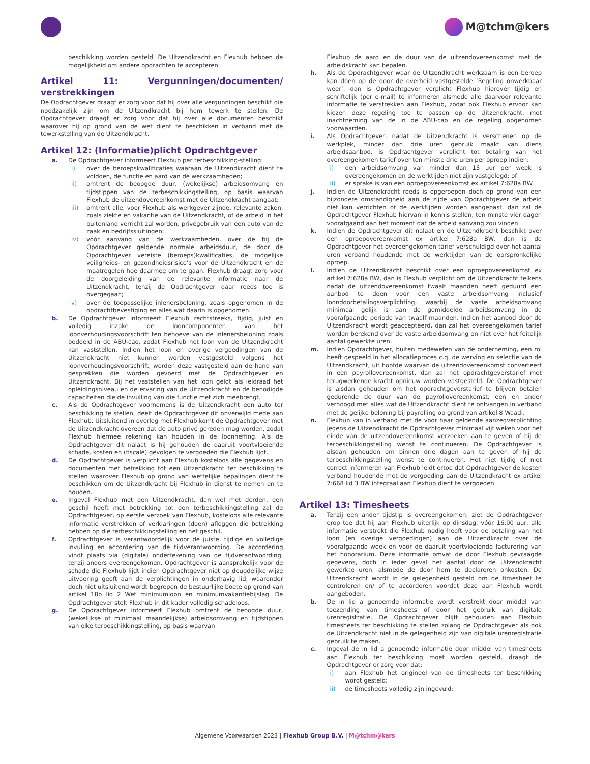M@tchm@kers
beschikking worden gesteld. De Uitzendkracht en Flexhub hebben de mogelijkheid om andere opdrachten te accepteren.
Artikel 11: Vergunningen/documenten/ verstrekkingen
De Opdrachtgever draagt er zorg voor dat hij over alle vergunningen beschikt die noodzakelijk zijn om de Uitzendkracht bij hem tewerk te stellen. De Opdrachtgever draagt er zorg voor dat hij over alle documenten beschikt waarover hij op grond van de wet dient te beschikken in verband met de tewerkstelling van de Uitzendkracht.
Artikel 12: (Informatie)plicht Opdrachtgever
a. De Opdrachtgever informeert Flexhub per terbeschikking-stelling:
i) over de beroepskwalificaties waaraan de Uitzendkracht dient te voldoen, de functie en aard van de werkzaamheden;
ii) omtrent de beoogde duur, (wekelijkse) arbeidsomvang en tijdstippen van de terbeschikkingstelling, op basis waarvan Flexhub de uitzendovereenkomst met de Uitzendkracht aangaat;
iii) omtrent alle, voor Flexhub als werkgever zijnde, relevante zaken, zoals ziekte en vakantie van de Uitzendkracht, of de arbeid in het buitenland verricht zal worden, privégebruik van een auto van de zaak en bedrijfssluitingen;
iv) vóór aanvang van de werkzaamheden, over de bij de Opdrachtgever geldende normale arbeidsduur, de door de Opdrachtgever vereiste (beroeps)kwalificaties, de mogelijke veiligheids- en gezondheidsrisico’s voor de Uitzendkracht en de maatregelen hoe daarmee om te gaan. Flexhub draagt zorg voor de doorgeleiding van de relevante informatie naar de Uitzendkracht, tenzij de Opdrachtgever daar reeds toe is overgegaan;
v) over de toepasselijke inlenersbeloning, zoals opgenomen in de opdrachtbevestiging en alles wat daarin is opgenomen.
b. De Opdrachtgever informeert Flexhub rechtstreeks, tijdig, juist en volledig inzake de looncomponenten van het loonverhoudingsvoorschrift ten behoeve van de inlenersbeloning zoals bedoeld in de ABU-cao, zodat Flexhub het loon van de Uitzendkracht kan vaststellen. Indien het loon en overige vergoedingen van de Uitzendkracht niet kunnen worden vastgesteld volgens het loonverhoudingsvoorschrift, worden deze vastgesteld aan de hand van gesprekken die worden gevoerd met de Opdrachtgever en Uitzendkracht. Bij het vaststellen van het loon geldt als leidraad het opleidingsniveau en de ervaring van de Uitzendkracht en de benodigde capaciteiten die de invulling van die functie met zich meebrengt.
c. Als de Opdrachtgever voornemens is de Uitzendkracht een auto ter beschikking te stellen, deelt de Opdrachtgever dit onverwijld mede aan Flexhub. Uitsluitend in overleg met Flexhub komt de Opdrachtgever met de Uitzendkracht overeen dat de auto privé gereden mag worden, zodat Flexhub hiermee rekening kan houden in de loonheffing. Als de Opdrachtgever dit nalaat is hij gehouden de daaruit voortvloeiende schade, kosten en (fiscale) gevolgen te vergoeden die Flexhub lijdt.
d. De Opdrachtgever is verplicht aan Flexhub kosteloos alle gegevens en documenten met betrekking tot een Uitzendkracht ter beschikking te stellen waarover Flexhub op grond van wettelijke bepalingen dient te beschikken om de Uitzendkracht bij Flexhub in dienst te nemen en te houden.
e. Ingeval Flexhub met een Uitzendkracht, dan wel met derden, een geschil heeft met betrekking tot een terbeschikkingstelling zal de Opdrachtgever, op eerste verzoek van Flexhub, kosteloos alle relevante informatie verstrekken of verklaringen (doen) afleggen die betrekking hebben op die terbeschikkingstelling en het geschil.
f. Opdrachtgever is verantwoordelijk voor de juiste, tijdige en volledige invulling en accordering van de tijdverantwoording. De accordering vindt plaats via (digitale) ondertekening van de tijdverantwoording, tenzij anders overeengekomen. Opdrachtgever is aansprakelijk voor de schade die Flexhub lijdt indien Opdrachtgever niet op deugdelijke wijze uitvoering geeft aan de verplichtingen in onderhavig lid, waaronder doch niet uitsluitend wordt begrepen de bestuurlijke boete op grond van artikel 18b lid 2 Wet minimumloon en minimumvakantiebijslag. De Opdrachtgever stelt Flexhub in dit kader volledig schadeloos.
g. De Opdrachtgever informeert Flexhub omtrent de beoogde duur, (wekelijkse of minimaal maandelijkse) arbeidsomvang en tijdstippen van elke terbeschikkingstelling, op basis waarvan
Flexhub de aard en de duur van de uitzendovereenkomst met de arbeidskracht kan bepalen.
h. Als de Opdrachtgever waar de Uitzendkracht werkzaam is een beroep kan doen op de door de overheid vastgestelde ‘Regeling onwerkbaar weer’, dan is Opdrachtgever verplicht Flexhub hierover tijdig en schriftelijk (per e-mail) te informeren alsmede alle daarvoor relevante informatie te verstrekken aan Flexhub, zodat ook Flexhub ervoor kan kiezen deze regeling toe te passen op de Uitzendkracht, met inachtneming van de in de ABU-cao en de regeling opgenomen voorwaarden.
i. Als Opdrachtgever, nadat de Uitzendkracht is verschenen op de werkplek, minder dan drie uren gebruik maakt van diens arbeidsaanbod, is Opdrachtgever verplicht tot betaling van het overeengekomen tarief over ten minste drie uren per oproep indien:
i) een arbeidsomvang van minder dan 15 uur per week is overeengekomen en de werktijden niet zijn vastgelegd; of
ii) er sprake is van een oproepovereenkomst ex artikel 7:628a BW.
j. Indien de Uitzendkracht reeds is opgeroepen doch op grond van een bijzondere omstandigheid aan de zijde van Opdrachtgever de arbeid niet kan verrichten of de werktijden worden aangepast, dan zal de Opdrachtgever Flexhub hiervan in kennis stellen, ten minste vier dagen voorafgaand aan het moment dat de arbeid aanvang zou vinden.
k. Indien de Opdrachtgever dit nalaat en de Uitzendkracht beschikt over een oproepovereenkomst ex artikel 7:628a BW, dan is de Opdrachtgever het overeengekomen tarief verschuldigd over het aantal uren verband houdende met de werktijden van de oorspronkelijke oproep.
l. Indien de Uitzendkracht beschikt over een oproepovereenkomst ex artikel 7:628a BW, dan is Flexhub verplicht om de Uitzendkracht telkens nadat de uitzendovereenkomst twaalf maanden heeft geduurd een aanbod te doen voor een vaste arbeidsomvang inclusief loondoorbetalingsverplichting, waarbij de vaste arbeidsomvang minimaal gelijk is aan de gemiddelde arbeidsomvang in de voorafgaande periode van twaalf maanden. Indien het aanbod door de Uitzendkracht wordt geaccepteerd, dan zal het overeengekomen tarief worden berekend over de vaste arbeidsomvang en niet over het feitelijk aantal gewerkte uren.
m. Indien Opdrachtgever, buiten medeweten van de onderneming, een rol heeft gespeeld in het allocatieproces c.q. de werving en selectie van de Uitzendkracht, uit hoofde waarvan de uitzendovereenkomst converteert in een payrollovereenkomst, dan zal het opdrachtgeverstarief met terugwerkende kracht opnieuw worden vastgesteld. De Opdrachtgever is alsdan gehouden om het opdrachtgeverstarief te blijven betalen gedurende de duur van de payrollovereenkomst, een en ander verhoogd met alles wat de Uitzendkracht dient te ontvangen in verband met de gelijke beloning bij payrolling op grond van artikel 8 Waadi.
n. Flexhub kan in verband met de voor haar geldende aanzegverplichting jegens de Uitzendkracht de Opdrachtgever minimaal vijf weken voor het einde van de uitzendovereenkomst verzoeken aan te geven of hij de terbeschikkingstelling wenst te continueren. De Opdrachtgever is alsdan gehouden om binnen drie dagen aan te geven of hij de terbeschikkingstelling wenst te continueren. Het niet tijdig of niet correct informeren van Flexhub leidt ertoe dat Opdrachtgever de kosten verband houdende met de vergoeding aan de Uitzendkracht ex artikel 7:668 lid 3 BW integraal aan Flexhub dient te vergoeden.
Artikel 13: Timesheets
a. Tenzij een ander tijdstip is overeengekomen, ziet de Opdrachtgever erop toe dat hij aan Flexhub uiterlijk op dinsdag, vóór 16.00 uur, alle informatie verstrekt die Flexhub nodig heeft voor de betaling van het loon (en overige vergoedingen) aan de Uitzendkracht over de voorafgaande week en voor de daaruit voortvloeiende facturering van het honorarium. Deze informatie omvat de door Flexhub gevraagde gegevens, doch in ieder geval het aantal door de Uitzendkracht gewerkte uren, alsmede de door hem te declareren onkosten. De Uitzendkracht wordt in de gelegenheid gesteld om de timesheet te controleren en/ of te accorderen voordat deze aan Flexhub wordt aangeboden.
b. De in lid a genoemde informatie wordt verstrekt door middel van toezending van timesheets of door het gebruik van digitale urenregistratie. De Opdrachtgever blijft gehouden aan Flexhub timesheets ter beschikking te stellen zolang de Opdrachtgever als ook de Uitzendkracht niet in de gelegenheid zijn van digitale urenregistratie gebruik te maken.
c. Ingeval de in lid a genoemde informatie door middel van timesheets aan Flexhub ter beschikking moet worden gesteld, draagt de Opdrachtgever er zorg voor dat:
i) aan Flexhub het origineel van de timesheets ter beschikking wordt gesteld;
ii) de timesheets volledig zijn ingevuld;
Algemene Voorwaarden 2023 | Flexhub Group B.V. | M@tchm@kers